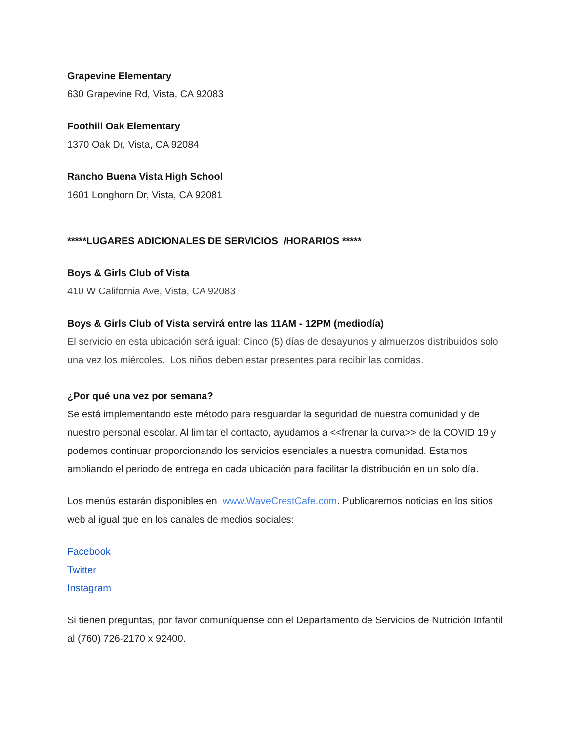Grapevine Elementary
630 Grapevine Rd, Vista, CA 92083
Foothill Oak Elementary
1370 Oak Dr, Vista, CA 92084
Rancho Buena Vista High School
1601 Longhorn Dr, Vista, CA 92081
*****LUGARES ADICIONALES DE SERVICIOS /HORARIOS *****
Boys & Girls Club of Vista
410 W California Ave, Vista, CA 92083
Boys & Girls Club of Vista servirá entre las 11AM - 12PM (mediodía)
El servicio en esta ubicación será igual: Cinco (5) días de desayunos y almuerzos distribuidos solo una vez los miércoles. Los niños deben estar presentes para recibir las comidas.
¿Por qué una vez por semana?
Se está implementando este método para resguardar la seguridad de nuestra comunidad y de nuestro personal escolar. Al limitar el contacto, ayudamos a <<frenar la curva>> de la COVID 19 y podemos continuar proporcionando los servicios esenciales a nuestra comunidad. Estamos ampliando el periodo de entrega en cada ubicación para facilitar la distribución en un solo día.
Los menús estarán disponibles en www.WaveCrestCafe.com. Publicaremos noticias en los sitios web al igual que en los canales de medios sociales:
Facebook
Twitter
Instagram
Si tienen preguntas, por favor comuníquense con el Departamento de Servicios de Nutrición Infantil al (760) 726-2170 x 92400.